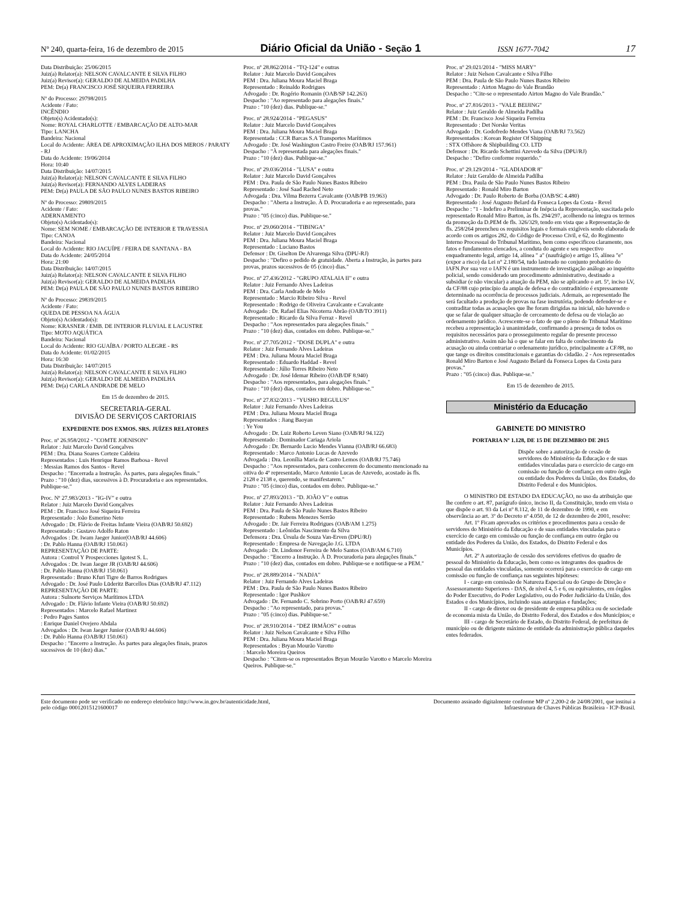Nº 240, quarta-feira, 16 de dezembro de 2015 Diário Oficial da União - Seção 1 ISSN 1677-7042 17
Data Distribuição: 25/06/2015
Juiz(a) Relator(a): NELSON CAVALCANTE E SILVA FILHO
Juiz(a) Revisor(a): GERALDO DE ALMEIDA PADILHA
PEM: Dr(a) FRANCISCO JOSÉ SIQUEIRA FERREIRA
Nº do Processo: 29798/2015
Acidente / Fato:
INCÊNDIO
Objeto(s) Acidentado(s):
Nome: ROYAL CHARLOTTE / EMBARCAÇÃO DE ALTO-MAR
Tipo: LANCHA
Bandeira: Nacional
Local do Acidente: ÁREA DE APROXIMAÇÃO ILHA DOS MEROS / PARATY - RJ
Data do Acidente: 19/06/2014
Hora: 10:40
Data Distribuição: 14/07/2015
Juiz(a) Relator(a): NELSON CAVALCANTE E SILVA FILHO
Juiz(a) Revisor(a): FERNANDO ALVES LADEIRAS
PEM: Dr(a) PAULA DE SÃO PAULO NUNES BASTOS RIBEIRO
Nº do Processo: 29809/2015
Acidente / Fato:
ADERNAMENTO
Objeto(s) Acidentado(s):
Nome: SEM NOME / EMBARCAÇÃO DE INTERIOR E TRAVESSIA
Tipo: CANOA
Bandeira: Nacional
Local do Acidente: RIO JACUÍPE / FEIRA DE SANTANA - BA
Data do Acidente: 24/05/2014
Hora: 21:00
Data Distribuição: 14/07/2015
Juiz(a) Relator(a): NELSON CAVALCANTE E SILVA FILHO
Juiz(a) Revisor(a): GERALDO DE ALMEIDA PADILHA
PEM: Dr(a) PAULA DE SÃO PAULO NUNES BASTOS RIBEIRO
Nº do Processo: 29839/2015
Acidente / Fato:
QUEDA DE PESSOA NA ÁGUA
Objeto(s) Acidentado(s):
Nome: KRASNER / EMB. DE INTERIOR FLUVIAL E LACUSTRE
Tipo: MOTO AQUÁTICA
Bandeira: Nacional
Local do Acidente: RIO GUAÍBA / PORTO ALEGRE - RS
Data do Acidente: 01/02/2015
Hora: 16:30
Data Distribuição: 14/07/2015
Juiz(a) Relator(a): NELSON CAVALCANTE E SILVA FILHO
Juiz(a) Revisor(a): GERALDO DE ALMEIDA PADILHA
PEM: Dr(a) CARLA ANDRADE DE MELO
Em 15 de dezembro de 2015.
SECRETARIA-GERAL
DIVISÃO DE SERVIÇOS CARTORIAIS
EXPEDIENTE DOS EXMOS. SRS. JUÍZES RELATORES
Proc. nº 26.958/2012 - "COMTE JOENISON"
Relator : Juiz Marcelo David Gonçalves
PEM : Dra. Diana Soares Corteze Caldeira
Representados : Luis Henrique Ramos Barbosa - Revel
: Messias Ramos dos Santos - Revel
Despacho : "Encerrada a Instrução. Às partes, para alegações finais."
Prazo : "10 (dez) dias, sucessivos à D. Procuradoria e aos representados. Publique-se."
Proc. Nº 27.983/2013 - "IG-IV" e outra
Relator : Juiz Marcelo David Gonçalves
PEM : Dr. Francisco José Siqueira Ferreira
Representado : João Esmerino Neto
Advogado : Dr. Flávio de Freitas Infante Vieira (OAB/RJ 50.692)
Representado : Gustavo Adolfo Raton
Advogados : Dr. Iwam Jaeger Junior(OAB/RJ 44.606)
: Dr. Pablo Hanna (OAB/RJ 150.061)
REPRESENTAÇÃO DE PARTE:
Autora : Control Y Prospecciones Igotest S. L.
Advogados : Dr. Iwan Jaeger JR (OAB/RJ 44.606)
: Dr. Pablo Hanna (OAB/RJ 150.061)
Representado : Bruno Kfuri Tigre de Barros Rodrigues
Advogado : Dr. José Paulo Lüderitz Barcellos Dias (OAB/RJ 47.112)
REPRESENTAÇÃO DE PARTE:
Autora : Sulnorte Serviços Marítimos LTDA
Advogado : Dr. Flávio Infante Vieira (OAB/RJ 50.692)
Representados : Marcelo Rafael Martinez
: Pedro Pages Santos
: Enrique Daniel Ovejero Abdala
Advogados : Dr. Iwan Jaeger Junior (OAB/RJ 44.606)
: Dr. Pablo Hanna (OAB/RJ 150.061)
Despacho : "Encerro a Instrução. Às partes para alegações finais, prazos sucessivos de 10 (dez) dias."
Proc. nº 28.862/2014 - "TQ-124" e outras
Relator : Juiz Marcelo David Gonçalves
PEM : Dra. Juliana Moura Maciel Braga
Representado : Reinaldo Rodrigues
Advogado : Dr. Rogério Romanin (OAB/SP 142.263)
Despacho : "Ao representado para alegações finais."
Prazo : "10 (dez) dias. Publique-se."
Proc. nº 28.924/2014 - "PEGASUS"
Relator : Juiz Marcelo David Gonçalves
PEM : Dra. Juliana Moura Maciel Braga
Representada : CCR Barcas S.A Transportes Marítimos
Advogado : Dr. José Washington Castro Freire (OAB/RJ 157.961)
Despacho : "À representada para alegações finais."
Prazo : "10 (dez) dias. Publique-se."
Proc. nº 29.036/2014 - "LUSA" e outra
Relator : Juiz Marcelo David Gonçalves
PEM : Dra. Paula de São Paulo Nunes Bastos Ribeiro
Representado : José Saad Rached Neto
Advogada : Dra. Vilma Bezerra Cavalcante (OAB/PB 19.963)
Despacho : "Aberta a Instrução. À D. Procuradoria e ao representado, para provas."
Prazo : "05 (cinco) dias. Publique-se."
Proc. nº 29.060/2014 - "TIBINGA"
Relator : Juiz Marcelo David Gonçalves
PEM : Dra. Juliana Moura Maciel Braga
Representado : Luciano Bastos
Defensor : Dr. Giselton De Alvarenga Silva (DPU-RJ)
Despacho : "Defiro o pedido de gratuidade. Aberta a Instrução, às partes para provas, prazos sucessivos de 05 (cinco) dias."
Proc. nº 27.436/2012 - "GRUPO ATALAIA II" e outra
Relator : Juiz Fernando Alves Ladeiras
PEM : Dra. Carla Andrade de Melo
Representado : Marcio Ribeiro Silva - Revel
Representado : Rodrigo de Oliveira Cavalcante e Cavalcante
Advogado : Dr. Rafael Elias Nicoterra Abrão (OAB/TO 3911)
Representado : Ricardo da Silva Ferraz - Revel
Despacho : "Aos representados para alegações finais."
Prazo : "10 (dez) dias, contados em dobro. Publique-se."
Proc. nº 27.705/2012 - "DOSE DUPLA" e outra
Relator : Juiz Fernando Alves Ladeiras
PEM : Dra. Juliana Moura Maciel Braga
Representado : Eduardo Haddad - Revel
Representado : Júlio Torres Ribeiro Neto
Advogado : Dr. José Idemar Ribeiro (OAB/DF 8.940)
Despacho : "Aos representados, para alegações finais."
Prazo : "10 (dez) dias, contados em dobro. Publique-se."
Proc. nº 27.832/2013 - "YUSHO REGULUS"
Relator : Juiz Fernando Alves Ladeiras
PEM : Dra. Juliana Moura Maciel Braga
Representados : Jiang Baoyan
: Ye You
Advogado : Dr. Luiz Roberto Leven Siano (OAB/RJ 94.122)
Representado : Dominador Cariaga Ariola
Advogado : Dr. Bernardo Lucio Mendes Vianna (OAB/RJ 66.683)
Representado : Marco Antonio Lucas de Azevedo
Advogada : Dra. Leonília Maria de Castro Lemos (OAB/RJ 75.746)
Despacho : "Aos representados, para conhecerem do documento mencionado na oitiva do 4º representado, Marco Antonio Lucas de Azevedo, acostado às fls. 2128 e 2138 e, querendo, se manifestarem."
Prazo : "05 (cinco) dias, contados em dobro. Publique-se."
Proc. nº 27.893/2013 - "D. JOÃO V" e outras
Relator : Juiz Fernando Alves Ladeiras
PEM : Dra. Paula de São Paulo Nunes Bastos Ribeiro
Representado : Rubens Menezes Serrão
Advogado : Dr. Jair Ferreira Rodrigues (OAB/AM 1.275)
Representado : Leônidas Nascimento da Silva
Defensora : Dra. Úrsula de Souza Van-Erven (DPU/RJ)
Representado : Empresa de Navegação J.G. LTDA
Advogado : Dr. Lindonor Ferreira de Melo Santos (OAB/AM 6.710)
Despacho : "Encerro a Instrução. À D. Procuradoria para alegações finais."
Prazo : "10 (dez) dias, contados em dobro. Publique-se e notifique-se a PEM."
Proc. nº 28.889/2014 - "NADJA"
Relator : Juiz Fernando Alves Ladeiras
PEM : Dra. Paula de São Paulo Nunes Bastos Ribeiro
Representado : Igor Pushkov
Advogado : Dr. Fernando C. Sobrino Porto (OAB/RJ 47.659)
Despacho : "Ao representado, para provas."
Prazo : "05 (cinco) dias. Publique-se."
Proc. nº 28.910/2014 - "DEZ IRMÃOS" e outras
Relator : Juiz Nelson Cavalcante e Silva Filho
PEM : Dra. Juliana Moura Maciel Braga
Representados : Bryan Mourão Varotto
: Marcelo Moreira Queiros
Despacho : "Citem-se os representados Bryan Mourão Varotto e Marcelo Moreira Queiros. Publique-se."
Proc. nº 29.021/2014 - "MISS MARY"
Relator : Juiz Nelson Cavalcante e Silva Filho
PEM : Dra. Paula de São Paulo Nunes Bastos Ribeiro
Representado : Airton Magno do Vale Brandão
Despacho : "Cite-se o representado Airton Magno do Vale Brandão."
Proc. nº 27.816/2013 - "VALE BEIJING"
Relator : Juiz Geraldo de Almeida Padilha
PEM : Dr. Francisco José Siqueira Ferreira
Representado : Det Norske Veritas
Advogado : Dr. Godofredo Mendes Viana (OAB/RJ 73.562)
Representados : Korean Register Of Shipping
: STX Offshore & Shipbuilding CO. LTD
Defensor : Dr. Ricardo Schettini Azevedo da Silva (DPU/RJ)
Despacho : "Defiro conforme requerido."
Proc. nº 29.129/2014 - "GLADIADOR 8"
Relator : Juiz Geraldo de Almeida Padilha
PEM : Dra. Paula de São Paulo Nunes Bastos Ribeiro
Representado : Ronald Miro Barton
Advogado : Dr. Paulo Roberto de Borba (OAB/SC 4.480)
Representado : José Augusto Belard da Fonseca Lopes da Costa - Revel
Despacho : "1 - Indefiro a Preliminar de Inépcia da Representação, suscitada pelo representado Ronald Miro Barton, às fls. 294/297, acolhendo na íntegra os termos da promoção da D.PEM de fls. 326/329, tendo em vista que a Representação de fls. 258/264 preencheu os requisitos legais e formais exigíveis sendo elaborada de acordo com os artigos 282, do Código de Processo Civil, e 62, do Regimento Interno Processual do Tribunal Marítimo, bem como especificou claramente, nos fatos e fundamentos elencados, a conduta do agente e seu respectivo enquadramento legal, artigo 14, alínea " a" (naufrágio) e artigo 15, alínea "e" (expor a risco) da Lei n° 2.180/54, tudo lastreado no conjunto probatório do IAFN.Por sua vez o IAFN é um instrumento de investigação análogo ao inquérito policial, sendo considerado um procedimento administrativo, destinado a subsidiar (e não vincular) a atuação da PEM, não se aplicando o art. 5º, inciso LV, da CF/88 cujo princípio da ampla de defesa e do contraditório é expressamente determinado na ocorrência de processos judiciais. Ademais, ao representado lhe será facultado a produção de provas na fase instrutória, podendo defender-se e contraditar todas as acusações que lhe foram dirigidas na inicial, não havendo o que se falar de qualquer situação de cerceamento de defesa ou de violação ao ordenamento jurídico. Acrescente-se o fato de que o pleno do Tribunal Marítimo recebeu a representação à unanimidade, confirmando a presença de todos os requisitos necessários para o prosseguimento regular do presente processo administrativo. Assim não há o que se falar em falta de conhecimento da acusação ou ainda contrariar o ordenamento jurídico, principalmente a CF/88, no que tange os direitos constitucionais e garantias do cidadão. 2 - Aos representados Ronald Miro Barton e José Augusto Belard da Fonseca Lopes da Costa para provas."
Prazo : "05 (cinco) dias. Publique-se."
Em 15 de dezembro de 2015.
Ministério da Educação
GABINETE DO MINISTRO
PORTARIA Nº 1.128, DE 15 DE DEZEMBRO DE 2015
Dispõe sobre a autorização de cessão de servidores do Ministério da Educação e de suas entidades vinculadas para o exercício de cargo em comissão ou função de confiança em outro órgão ou entidade dos Poderes da União, dos Estados, do Distrito Federal e dos Municípios.
O MINISTRO DE ESTADO DA EDUCAÇÃO, no uso da atribuição que lhe confere o art. 87, parágrafo único, inciso II, da Constituição, tendo em vista o que dispõe o art. 93 da Lei nº 8.112, de 11 de dezembro de 1990, e em observância ao art. 3º do Decreto nº 4.050, de 12 de dezembro de 2001, resolve:
Art. 1º Ficam aprovados os critérios e procedimentos para a cessão de servidores do Ministério da Educação e de suas entidades vinculadas para o exercício de cargo em comissão ou função de confiança em outro órgão ou entidade dos Poderes da União, dos Estados, do Distrito Federal e dos Municípios.
Art. 2º A autorização de cessão dos servidores efetivos do quadro de pessoal do Ministério da Educação, bem como os integrantes dos quadros de pessoal das entidades vinculadas, somente ocorrerá para o exercício de cargo em comissão ou função de confiança nas seguintes hipóteses:
I - cargo em comissão de Natureza Especial ou do Grupo de Direção e Assessoramento Superiores - DAS, de nível 4, 5 e 6, ou equivalentes, em órgãos do Poder Executivo, do Poder Legislativo, ou do Poder Judiciário da União, dos Estados e dos Municípios, incluindo suas autarquias e fundações;
II - cargo de diretor ou de presidente de empresa pública ou de sociedade de economia mista da União, do Distrito Federal, dos Estados e dos Municípios; e
III - cargo de Secretário de Estado, do Distrito Federal, de prefeitura de município ou de dirigente máximo de entidade da administração pública daqueles entes federados.
Este documento pode ser verificado no endereço eletrônico http://www.in.gov.br/autenticidade.html,
pelo código 00012015121600017 Documento assinado digitalmente conforme MP nº 2.200-2 de 24/08/2001, que institui a
Infraestrutura de Chaves Públicas Brasileira - ICP-Brasil.